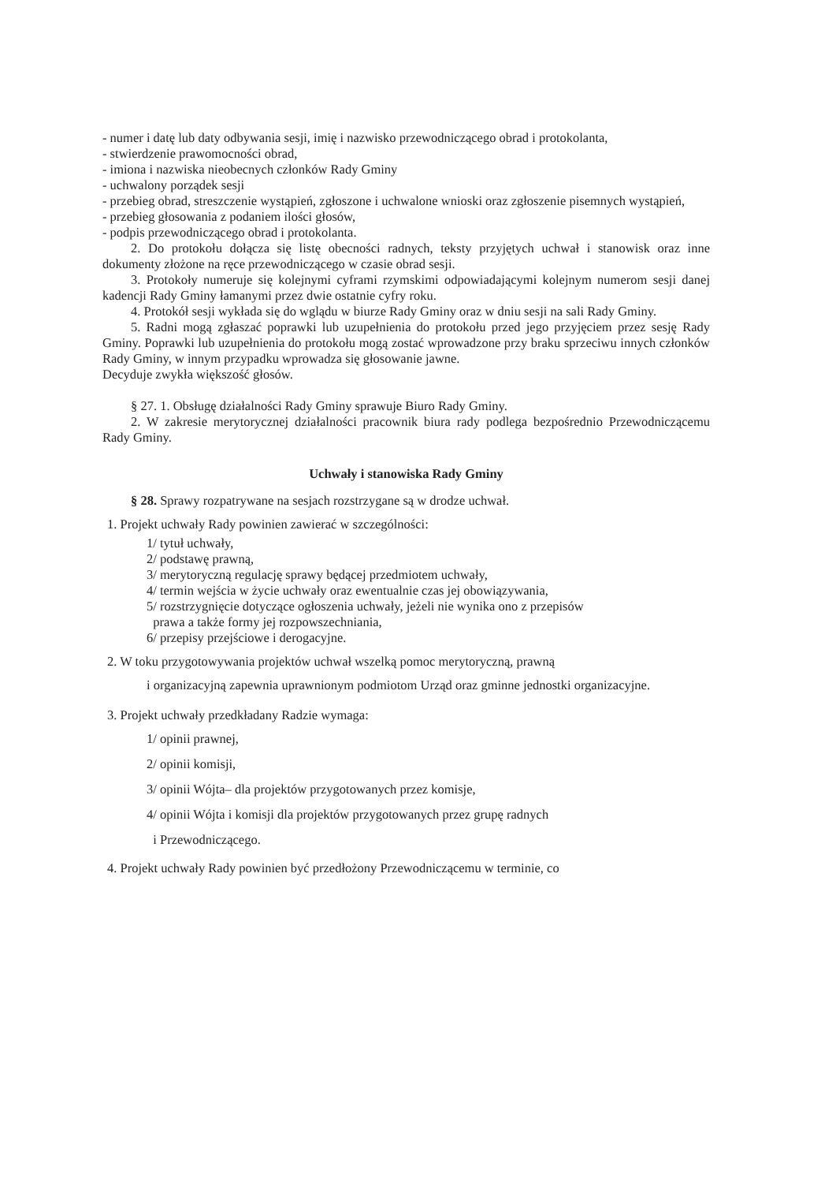- numer i datę lub daty odbywania sesji, imię i nazwisko przewodniczącego obrad i protokolanta,
- stwierdzenie prawomocności obrad,
- imiona i nazwiska nieobecnych członków Rady Gminy
- uchwalony porządek sesji
- przebieg obrad, streszczenie wystąpień, zgłoszone i uchwalone wnioski oraz zgłoszenie pisemnych wystąpień,
- przebieg głosowania z podaniem ilości głosów,
- podpis przewodniczącego obrad i protokolanta.
2. Do protokołu dołącza się listę obecności radnych, teksty przyjętych uchwał i stanowisk oraz inne dokumenty złożone na ręce przewodniczącego w czasie obrad sesji.
3. Protokoły numeruje się kolejnymi cyframi rzymskimi odpowiadającymi kolejnym numerom sesji danej kadencji Rady Gminy łamanymi przez dwie ostatnie cyfry roku.
4. Protokół sesji wykłada się do wglądu w biurze Rady Gminy oraz w dniu sesji na sali Rady Gminy.
5. Radni mogą zgłaszać poprawki lub uzupełnienia do protokołu przed jego przyjęciem przez sesję Rady Gminy. Poprawki lub uzupełnienia do protokołu mogą zostać wprowadzone przy braku sprzeciwu innych członków Rady Gminy, w innym przypadku wprowadza się głosowanie jawne.
Decyduje zwykła większość głosów.
§ 27. 1. Obsługę działalności Rady Gminy sprawuje Biuro Rady Gminy.
2. W zakresie merytorycznej działalności pracownik biura rady podlega bezpośrednio Przewodniczącemu Rady Gminy.
Uchwały i stanowiska Rady Gminy
§ 28. Sprawy rozpatrywane na sesjach rozstrzygane są w drodze uchwał.
1. Projekt uchwały Rady powinien zawierać w szczególności:
1/ tytuł uchwały,
2/ podstawę prawną,
3/ merytoryczną regulację sprawy będącej przedmiotem uchwały,
4/ termin wejścia w życie uchwały oraz ewentualnie czas jej obowiązywania,
5/ rozstrzygnięcie dotyczące ogłoszenia uchwały, jeżeli nie wynika ono z przepisów
prawa a także formy jej rozpowszechniania,
6/ przepisy przejściowe i derogacyjne.
2. W toku przygotowywania projektów uchwał wszelką pomoc merytoryczną, prawną
i organizacyjną zapewnia uprawnionym podmiotom Urząd oraz gminne jednostki organizacyjne.
3. Projekt uchwały przedkładany Radzie wymaga:
1/ opinii prawnej,
2/ opinii komisji,
3/ opinii Wójta– dla projektów przygotowanych przez komisje,
4/ opinii Wójta i komisji dla projektów przygotowanych przez grupę radnych
i Przewodniczącego.
4. Projekt uchwały Rady powinien być przedłożony Przewodniczącemu w terminie, co